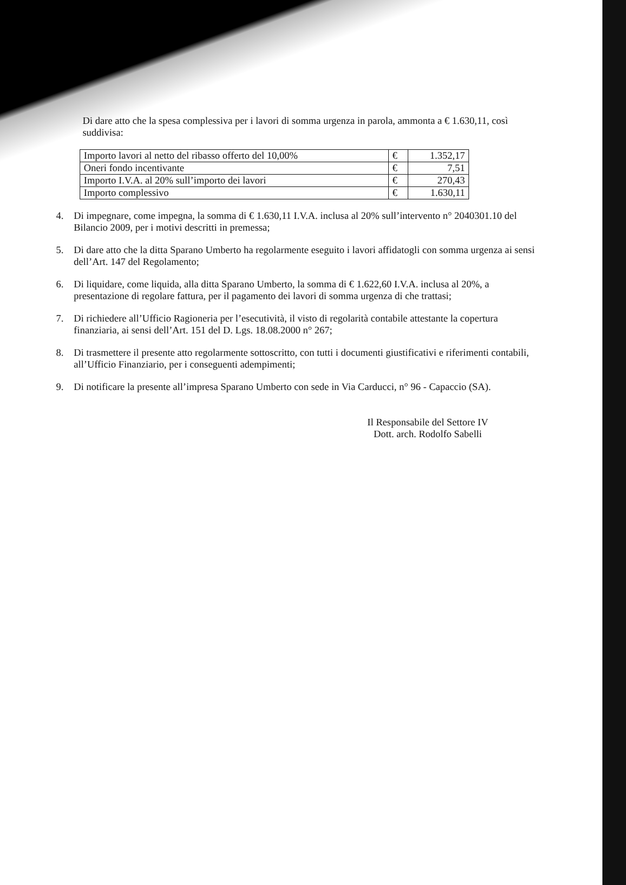Di dare atto che la spesa complessiva per i lavori di somma urgenza in parola, ammonta a € 1.630,11, così suddivisa:
| Importo lavori al netto del ribasso offerto del 10,00% | € | 1.352,17 |
| Oneri fondo incentivante | € | 7,51 |
| Importo I.V.A. al 20% sull’importo dei lavori | € | 270,43 |
| Importo complessivo | € | 1.630,11 |
4. Di impegnare, come impegna, la somma di € 1.630,11 I.V.A. inclusa al 20% sull’intervento n° 2040301.10 del Bilancio 2009, per i motivi descritti in premessa;
5. Di dare atto che la ditta Sparano Umberto ha regolarmente eseguito i lavori affidatogli con somma urgenza ai sensi dell’Art. 147 del Regolamento;
6. Di liquidare, come liquida, alla ditta Sparano Umberto, la somma di € 1.622,60 I.V.A. inclusa al 20%, a presentazione di regolare fattura, per il pagamento dei lavori di somma urgenza di che trattasi;
7. Di richiedere all’Ufficio Ragioneria per l’esecutività, il visto di regolarità contabile attestante la copertura finanziaria, ai sensi dell’Art. 151 del D. Lgs. 18.08.2000 n° 267;
8. Di trasmettere il presente atto regolarmente sottoscritto, con tutti i documenti giustificativi e riferimenti contabili, all’Ufficio Finanziario, per i conseguenti adempimenti;
9. Di notificare la presente all’impresa Sparano Umberto con sede in Via Carducci, n° 96 - Capaccio (SA).
Il Responsabile del Settore IV
Dott. arch. Rodolfo Sabelli